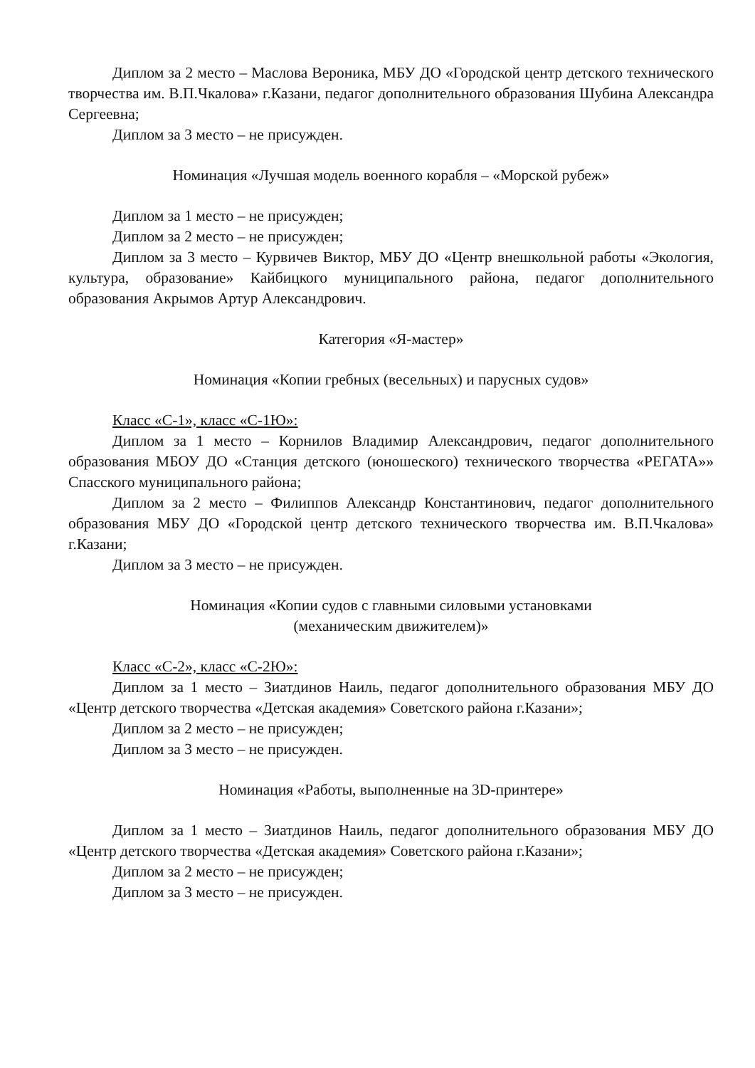Диплом за 2 место – Маслова Вероника, МБУ ДО «Городской центр детского технического творчества им. В.П.Чкалова» г.Казани, педагог дополнительного образования Шубина Александра Сергеевна;
Диплом за 3 место – не присужден.
Номинация «Лучшая модель военного корабля – «Морской рубеж»
Диплом за 1 место – не присужден;
Диплом за 2 место – не присужден;
Диплом за 3 место – Курвичев Виктор, МБУ ДО «Центр внешкольной работы «Экология, культура, образование» Кайбицкого муниципального района, педагог дополнительного образования Акрымов Артур Александрович.
Категория «Я-мастер»
Номинация «Копии гребных (весельных) и парусных судов»
Класс «С-1», класс «С-1Ю»:
Диплом за 1 место – Корнилов Владимир Александрович, педагог дополнительного образования МБОУ ДО «Станция детского (юношеского) технического творчества «РЕГАТА»» Спасского муниципального района;
Диплом за 2 место – Филиппов Александр Константинович, педагог дополнительного образования МБУ ДО «Городской центр детского технического творчества им. В.П.Чкалова» г.Казани;
Диплом за 3 место – не присужден.
Номинация «Копии судов с главными силовыми установками
(механическим движителем)»
Класс «С-2», класс «С-2Ю»:
Диплом за 1 место – Зиатдинов Наиль, педагог дополнительного образования МБУ ДО «Центр детского творчества «Детская академия» Советского района г.Казани»;
Диплом за 2 место – не присужден;
Диплом за 3 место – не присужден.
Номинация «Работы, выполненные на 3D-принтере»
Диплом за 1 место – Зиатдинов Наиль, педагог дополнительного образования МБУ ДО «Центр детского творчества «Детская академия» Советского района г.Казани»;
Диплом за 2 место – не присужден;
Диплом за 3 место – не присужден.